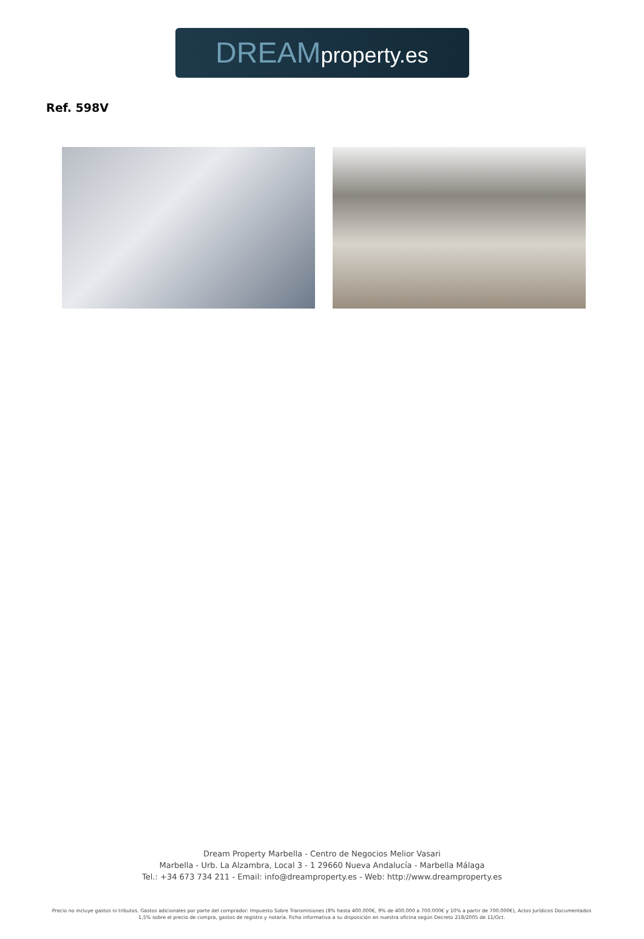DREAM property.es
Ref. 598V
Dream Property Marbella - Centro de Negocios Melior Vasari
Marbella - Urb. La Alzambra, Local 3 - 1 29660 Nueva Andalucía - Marbella Málaga
Tel.: +34 673 734 211 - Email: info@dreamproperty.es - Web: http://www.dreamproperty.es
Precio no incluye gastos ni tributos. Gastos adicionales por parte del comprador: Impuesto Sobre Transmisiones (8% hasta 400.000€, 9% de 400.000 a 700.000€ y 10% a partir de 700.000€), Actos Jurídicos Documentados 1,5% sobre el precio de compra, gastos de registro y notaría. Ficha informativa a su disposición en nuestra oficina según Decreto 218/2005 de 11/Oct.